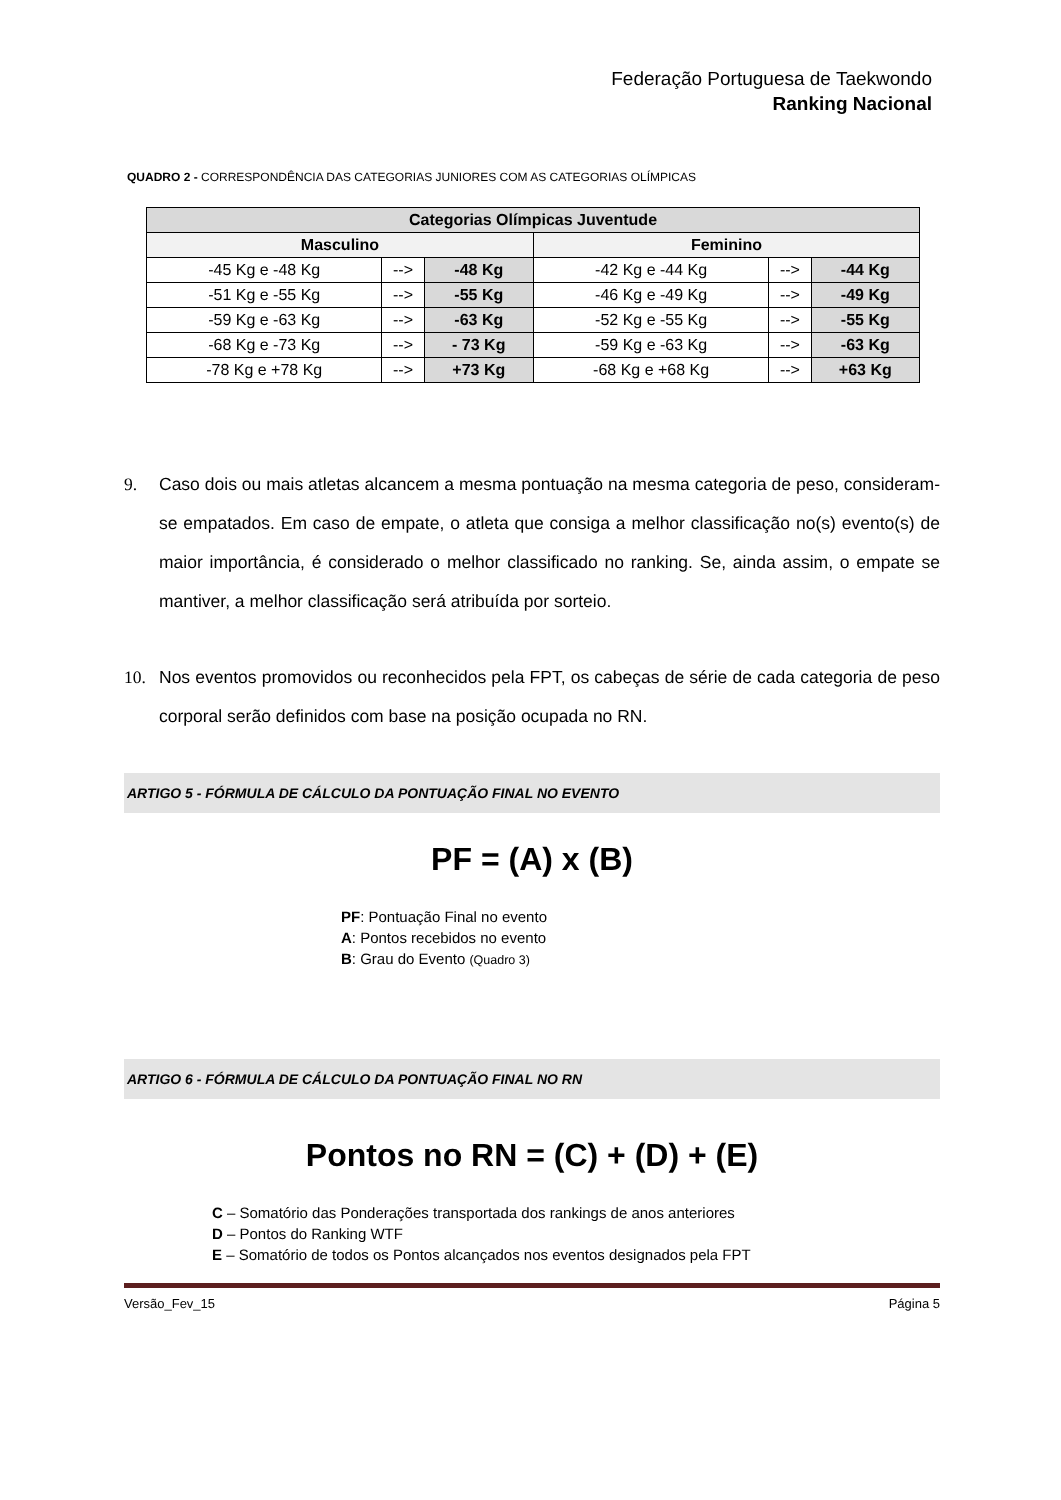Federação Portuguesa de Taekwondo
Ranking Nacional
QUADRO 2 - CORRESPONDÊNCIA DAS CATEGORIAS JUNIORES COM AS CATEGORIAS OLÍMPICAS
| Categorias Olímpicas Juventude | | | | | |
| --- | --- | --- | --- | --- | --- |
| Masculino | | | Feminino | | |
| -45 Kg e -48 Kg | --> | -48 Kg | -42 Kg e -44 Kg | --> | -44 Kg |
| -51 Kg e -55 Kg | --> | -55 Kg | -46 Kg e -49 Kg | --> | -49 Kg |
| -59 Kg e -63 Kg | --> | -63 Kg | -52 Kg e -55 Kg | --> | -55 Kg |
| -68 Kg e -73 Kg | --> | - 73 Kg | -59 Kg e -63 Kg | --> | -63 Kg |
| -78 Kg e +78 Kg | --> | +73 Kg | -68 Kg e +68 Kg | --> | +63 Kg |
9. Caso dois ou mais atletas alcancem a mesma pontuação na mesma categoria de peso, consideram-se empatados. Em caso de empate, o atleta que consiga a melhor classificação no(s) evento(s) de maior importância, é considerado o melhor classificado no ranking. Se, ainda assim, o empate se mantiver, a melhor classificação será atribuída por sorteio.
10. Nos eventos promovidos ou reconhecidos pela FPT, os cabeças de série de cada categoria de peso corporal serão definidos com base na posição ocupada no RN.
ARTIGO 5 - FÓRMULA DE CÁLCULO DA PONTUAÇÃO FINAL NO EVENTO
PF = (A) x (B)
PF: Pontuação Final no evento
A: Pontos recebidos no evento
B: Grau do Evento (Quadro 3)
ARTIGO 6 - FÓRMULA DE CÁLCULO DA PONTUAÇÃO FINAL NO RN
Pontos no RN = (C) + (D) + (E)
C – Somatório das Ponderações transportada dos rankings de anos anteriores
D – Pontos do Ranking WTF
E – Somatório de todos os Pontos alcançados nos eventos designados pela FPT
Versão_Fev_15 Página 5